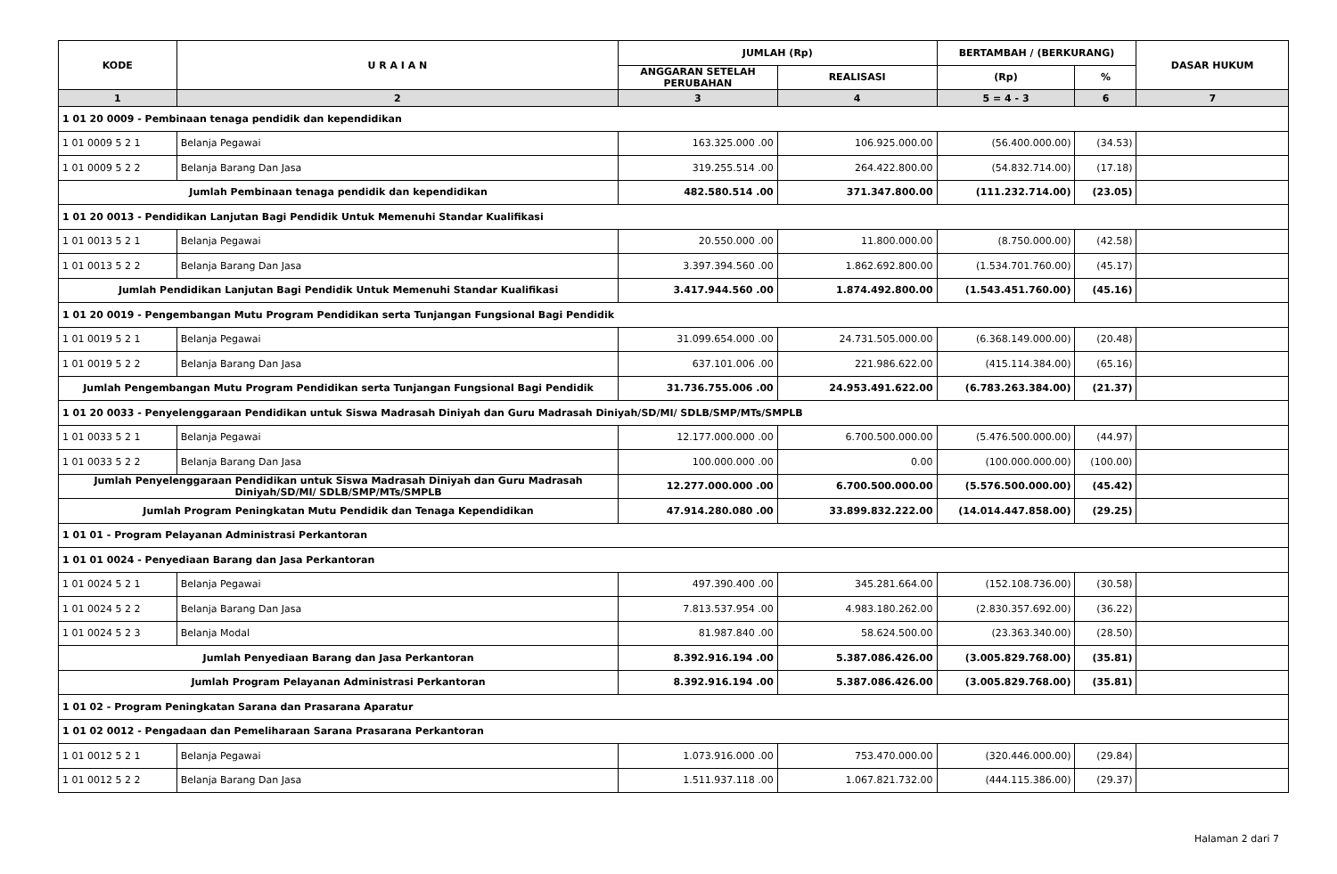| KODE | U R A I A N | JUMLAH (Rp) | | BERTAMBAH / (BERKURANG) | | DASAR HUKUM |
| --- | --- | --- | --- | --- | --- | --- |
| | | ANGGARAN SETELAH PERUBAHAN | REALISASI | (Rp) | % | |
| 1 | 2 | 3 | 4 | 5 = 4 - 3 | 6 | 7 |
| 1 01 20 0009 - Pembinaan tenaga pendidik dan kependidikan | | | | | | |
| 1 01 0009 5 2 1 | Belanja Pegawai | 163.325.000 .00 | 106.925.000.00 | (56.400.000.00) | (34.53) | |
| 1 01 0009 5 2 2 | Belanja Barang Dan Jasa | 319.255.514 .00 | 264.422.800.00 | (54.832.714.00) | (17.18) | |
| Jumlah Pembinaan tenaga pendidik dan kependidikan | | 482.580.514 .00 | 371.347.800.00 | (111.232.714.00) | (23.05) | |
| 1 01 20 0013 - Pendidikan Lanjutan Bagi Pendidik Untuk Memenuhi Standar Kualifikasi | | | | | | |
| 1 01 0013 5 2 1 | Belanja Pegawai | 20.550.000 .00 | 11.800.000.00 | (8.750.000.00) | (42.58) | |
| 1 01 0013 5 2 2 | Belanja Barang Dan Jasa | 3.397.394.560 .00 | 1.862.692.800.00 | (1.534.701.760.00) | (45.17) | |
| Jumlah Pendidikan Lanjutan Bagi Pendidik Untuk Memenuhi Standar Kualifikasi | | 3.417.944.560 .00 | 1.874.492.800.00 | (1.543.451.760.00) | (45.16) | |
| 1 01 20 0019 - Pengembangan Mutu Program Pendidikan serta Tunjangan Fungsional Bagi Pendidik | | | | | | |
| 1 01 0019 5 2 1 | Belanja Pegawai | 31.099.654.000 .00 | 24.731.505.000.00 | (6.368.149.000.00) | (20.48) | |
| 1 01 0019 5 2 2 | Belanja Barang Dan Jasa | 637.101.006 .00 | 221.986.622.00 | (415.114.384.00) | (65.16) | |
| Jumlah Pengembangan Mutu Program Pendidikan serta Tunjangan Fungsional Bagi Pendidik | | 31.736.755.006 .00 | 24.953.491.622.00 | (6.783.263.384.00) | (21.37) | |
| 1 01 20 0033 - Penyelenggaraan Pendidikan untuk Siswa Madrasah Diniyah dan Guru Madrasah Diniyah/SD/MI/ SDLB/SMP/MTs/SMPLB | | | | | | |
| 1 01 0033 5 2 1 | Belanja Pegawai | 12.177.000.000 .00 | 6.700.500.000.00 | (5.476.500.000.00) | (44.97) | |
| 1 01 0033 5 2 2 | Belanja Barang Dan Jasa | 100.000.000 .00 | 0.00 | (100.000.000.00) | (100.00) | |
| Jumlah Penyelenggaraan Pendidikan untuk Siswa Madrasah Diniyah dan Guru Madrasah Diniyah/SD/MI/ SDLB/SMP/MTs/SMPLB | | 12.277.000.000 .00 | 6.700.500.000.00 | (5.576.500.000.00) | (45.42) | |
| Jumlah Program Peningkatan Mutu Pendidik dan Tenaga Kependidikan | | 47.914.280.080 .00 | 33.899.832.222.00 | (14.014.447.858.00) | (29.25) | |
| 1 01 01 - Program Pelayanan Administrasi Perkantoran | | | | | | |
| 1 01 01 0024 - Penyediaan Barang dan Jasa Perkantoran | | | | | | |
| 1 01 0024 5 2 1 | Belanja Pegawai | 497.390.400 .00 | 345.281.664.00 | (152.108.736.00) | (30.58) | |
| 1 01 0024 5 2 2 | Belanja Barang Dan Jasa | 7.813.537.954 .00 | 4.983.180.262.00 | (2.830.357.692.00) | (36.22) | |
| 1 01 0024 5 2 3 | Belanja Modal | 81.987.840 .00 | 58.624.500.00 | (23.363.340.00) | (28.50) | |
| Jumlah Penyediaan Barang dan Jasa Perkantoran | | 8.392.916.194 .00 | 5.387.086.426.00 | (3.005.829.768.00) | (35.81) | |
| Jumlah Program Pelayanan Administrasi Perkantoran | | 8.392.916.194 .00 | 5.387.086.426.00 | (3.005.829.768.00) | (35.81) | |
| 1 01 02 - Program Peningkatan Sarana dan Prasarana Aparatur | | | | | | |
| 1 01 02 0012 - Pengadaan dan Pemeliharaan Sarana Prasarana Perkantoran | | | | | | |
| 1 01 0012 5 2 1 | Belanja Pegawai | 1.073.916.000 .00 | 753.470.000.00 | (320.446.000.00) | (29.84) | |
| 1 01 0012 5 2 2 | Belanja Barang Dan Jasa | 1.511.937.118 .00 | 1.067.821.732.00 | (444.115.386.00) | (29.37) | |
Halaman 2 dari 7